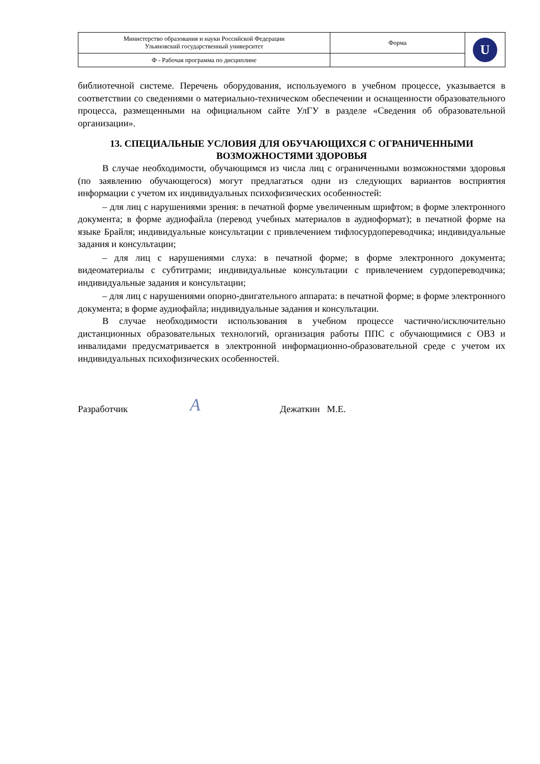| Министерство образования и науки Российской Федерации Ульяновский государственный университет | Форма | U |
| Ф - Рабочая программа по дисциплине | | |
библиотечной системе. Перечень оборудования, используемого в учебном процессе, указывается в соответствии со сведениями о материально-техническом обеспечении и оснащенности образовательного процесса, размещенными на официальном сайте УлГУ в разделе «Сведения об образовательной организации».
13. СПЕЦИАЛЬНЫЕ УСЛОВИЯ ДЛЯ ОБУЧАЮЩИХСЯ С ОГРАНИЧЕННЫМИ ВОЗМОЖНОСТЯМИ ЗДОРОВЬЯ
В случае необходимости, обучающимся из числа лиц с ограниченными возможностями здоровья (по заявлению обучающегося) могут предлагаться одни из следующих вариантов восприятия информации с учетом их индивидуальных психофизических особенностей:
– для лиц с нарушениями зрения: в печатной форме увеличенным шрифтом; в форме электронного документа; в форме аудиофайла (перевод учебных материалов в аудиоформат); в печатной форме на языке Брайля; индивидуальные консультации с привлечением тифлосурдопереводчика; индивидуальные задания и консультации;
– для лиц с нарушениями слуха: в печатной форме; в форме электронного документа; видеоматериалы с субтитрами; индивидуальные консультации с привлечением сурдопереводчика; индивидуальные задания и консультации;
– для лиц с нарушениями опорно-двигательного аппарата: в печатной форме; в форме электронного документа; в форме аудиофайла; индивидуальные задания и консультации.
В случае необходимости использования в учебном процессе частично/исключительно дистанционных образовательных технологий, организация работы ППС с обучающимися с ОВЗ и инвалидами предусматривается в электронной информационно-образовательной среде с учетом их индивидуальных психофизических особенностей.
Разработчик A Дежаткин М.Е.